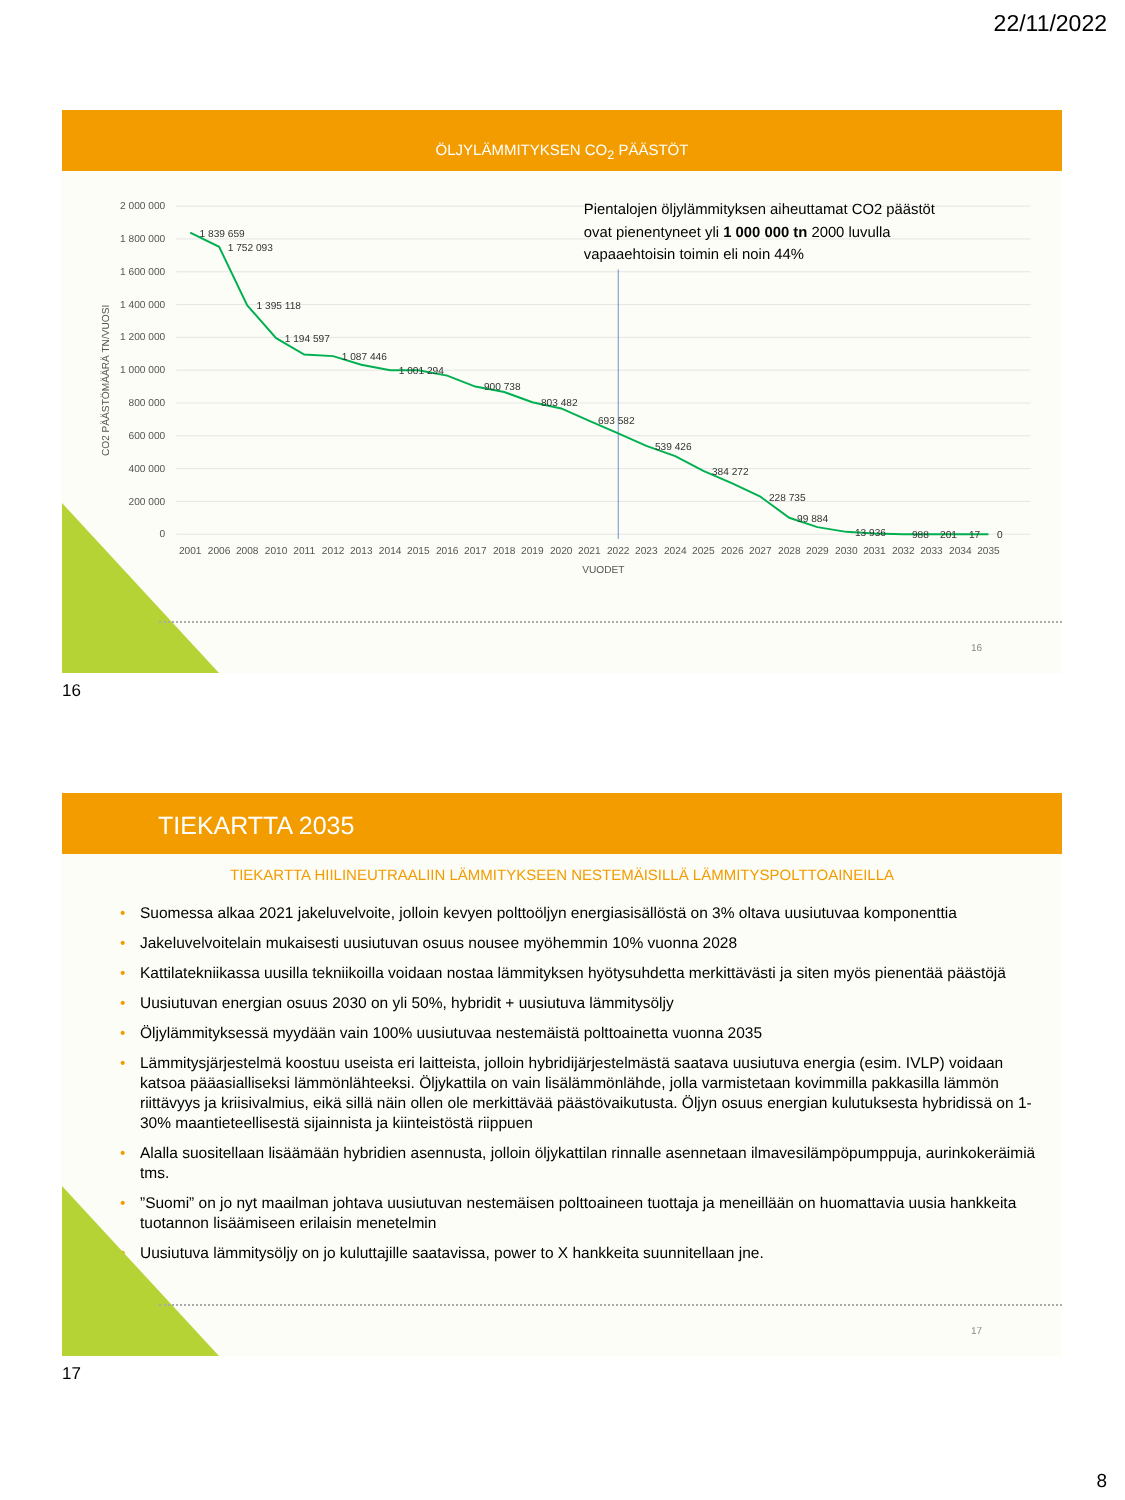22/11/2022
ÖLJYLÄMMITYKSEN CO<sub>2</sub> PÄÄSTÖT
2 000 000
1 800 000
1 600 000
1 400 000
1 200 000
1 000 000
800 000
600 000
400 000
200 000
0
CO2 PÄÄSTÖMÄÄRÄ TN/VUOSI
1 839 659
1 752 093
1 395 118
1 194 597
1 087 446
1 001 294
900 738
803 482
693 582
539 426
384 272
228 735
99 884
13 936
988
201
17
0
2001
2006
2008
2010
2011
2012
2013
2014
2015
2016
2017
2018
2019
2020
2021
2022
2023
2024
2025
2026
2027
2028
2029
2030
2031
2032
2033
2034
2035
VUODET
Pientalojen öljylämmityksen aiheuttamat CO2 päästöt
ovat pienentyneet yli 1 000 000 tn 2000 luvulla
vapaaehtoisin toimin eli noin 44%
16
16
TIEKARTTA 2035
TIEKARTTA HIILINEUTRAALIIN LÄMMITYKSEEN NESTEMÄISILLÄ LÄMMITYSPOLTTOAINEILLA
• Suomessa alkaa 2021 jakeluvelvoite, jolloin kevyen polttoöljyn energiasisällöstä on 3% oltava uusiutuvaa komponenttia
• Jakeluvelvoitelain mukaisesti uusiutuvan osuus nousee myöhemmin 10% vuonna 2028
• Kattilatekniikassa uusilla tekniikoilla voidaan nostaa lämmityksen hyötysuhdetta merkittävästi ja siten myös pienentää päästöjä
• Uusiutuvan energian osuus 2030 on yli 50%, hybridit + uusiutuva lämmitysöljy
• Öljylämmityksessä myydään vain 100% uusiutuvaa nestemäistä polttoainetta vuonna 2035
• Lämmitysjärjestelmä koostuu useista eri laitteista, jolloin hybridijärjestelmästä saatava uusiutuva energia (esim. IVLP) voidaan katsoa pääasialliseksi lämmönlähteeksi. Öljykattila on vain lisälämmönlähde, jolla varmistetaan kovimmilla pakkasilla lämmön riittävyys ja kriisivalmius, eikä sillä näin ollen ole merkittävää päästövaikutusta. Öljyn osuus energian kulutuksesta hybridissä on 1-30% maantieteellisestä sijainnista ja kiinteistöstä riippuen
• Alalla suositellaan lisäämään hybridien asennusta, jolloin öljykattilan rinnalle asennetaan ilmavesilämpöpumppuja, aurinkokeräimiä tms.
•”Suomi” on jo nyt maailman johtava uusiutuvan nestemäisen polttoaineen tuottaja ja meneillään on huomattavia uusia hankkeita tuotannon lisäämiseen erilaisin menetelmin
• Uusiutuva lämmitysöljy on jo kuluttajille saatavissa, power to X hankkeita suunnitellaan jne.
17
17
8